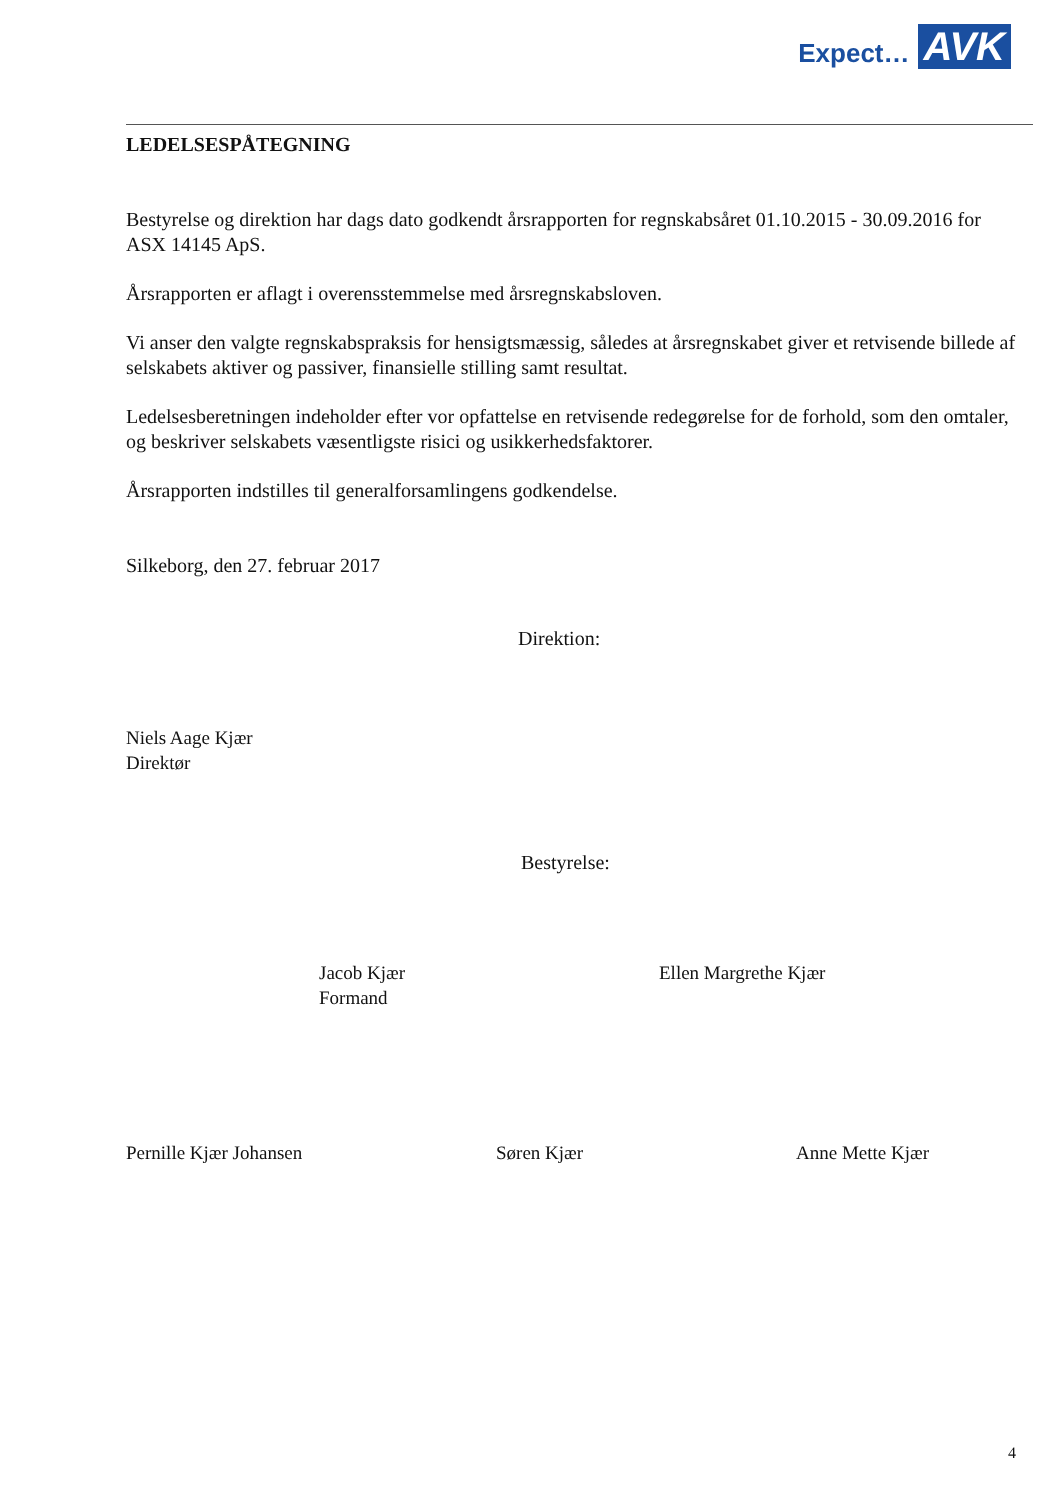Expect… AVK
LEDELSESPÅTEGNING
Bestyrelse og direktion har dags dato godkendt årsrapporten for regnskabsåret 01.10.2015 - 30.09.2016 for ASX 14145 ApS.
Årsrapporten er aflagt i overensstemmelse med årsregnskabsloven.
Vi anser den valgte regnskabspraksis for hensigtsmæssig, således at årsregnskabet giver et retvisende billede af selskabets aktiver og passiver, finansielle stilling samt resultat.
Ledelsesberetningen indeholder efter vor opfattelse en retvisende redegørelse for de forhold, som den omtaler, og beskriver selskabets væsentligste risici og usikkerhedsfaktorer.
Årsrapporten indstilles til generalforsamlingens godkendelse.
Silkeborg, den 27. februar 2017
Direktion:
Niels Aage Kjær
Direktør
Bestyrelse:
Jacob Kjær
Formand
Ellen Margrethe Kjær
Pernille Kjær Johansen Søren Kjær Anne Mette Kjær
4